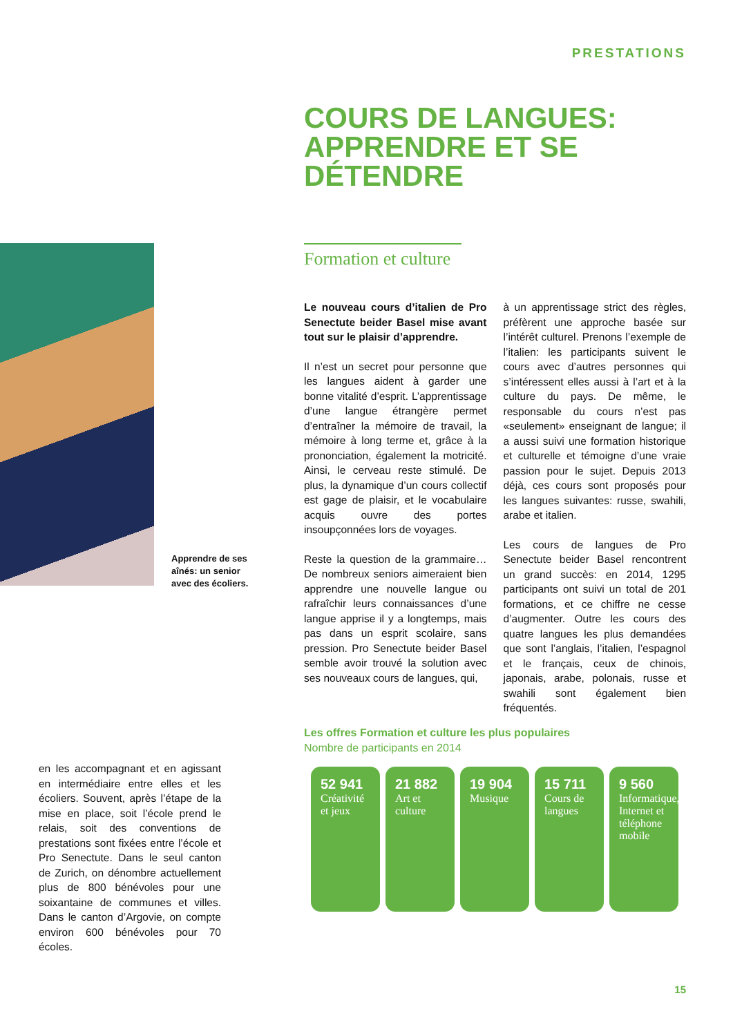PRESTATIONS
COURS DE LANGUES:
APPRENDRE ET SE
DÉTENDRE
Formation et culture
Apprendre de ses aînés: un senior avec des écoliers.
Le nouveau cours d’italien de Pro Senectute beider Basel mise avant tout sur le plaisir d’apprendre.
Il n’est un secret pour personne que les langues aident à garder une bonne vitalité d’esprit. L’apprentissage d’une langue étrangère permet d’entraîner la mémoire de travail, la mémoire à long terme et, grâce à la prononciation, également la motricité. Ainsi, le cerveau reste stimulé. De plus, la dynamique d’un cours collectif est gage de plaisir, et le vocabulaire acquis ouvre des portes insoupçonnées lors de voyages.
Reste la question de la grammaire… De nombreux seniors aimeraient bien apprendre une nouvelle langue ou rafraîchir leurs connaissances d’une langue apprise il y a longtemps, mais pas dans un esprit scolaire, sans pression. Pro Senectute beider Basel semble avoir trouvé la solution avec ses nouveaux cours de langues, qui,
à un apprentissage strict des règles, préfèrent une approche basée sur l’intérêt culturel. Prenons l’exemple de l’italien: les participants suivent le cours avec d’autres personnes qui s’intéressent elles aussi à l’art et à la culture du pays. De même, le responsable du cours n’est pas «seulement» enseignant de langue; il a aussi suivi une formation historique et culturelle et témoigne d’une vraie passion pour le sujet. Depuis 2013 déjà, ces cours sont proposés pour les langues suivantes: russe, swahili, arabe et italien.
Les cours de langues de Pro Senectute beider Basel rencontrent un grand succès: en 2014, 1295 participants ont suivi un total de 201 formations, et ce chiffre ne cesse d’augmenter. Outre les cours des quatre langues les plus demandées que sont l’anglais, l’italien, l’espagnol et le français, ceux de chinois, japonais, arabe, polonais, russe et swahili sont également bien fréquentés.
Les offres Formation et culture les plus populaires
Nombre de participants en 2014
52 941
Créativité et jeux
21 882
Art et culture
19 904
Musique
15 711
Cours de langues
9 560
Informatique, Internet et téléphone mobile
en les accompagnant et en agissant en intermédiaire entre elles et les écoliers. Souvent, après l’étape de la mise en place, soit l’école prend le relais, soit des conventions de prestations sont fixées entre l’école et Pro Senectute. Dans le seul canton de Zurich, on dénombre actuellement plus de 800 bénévoles pour une soixantaine de communes et villes. Dans le canton d’Argovie, on compte environ 600 bénévoles pour 70 écoles.
15